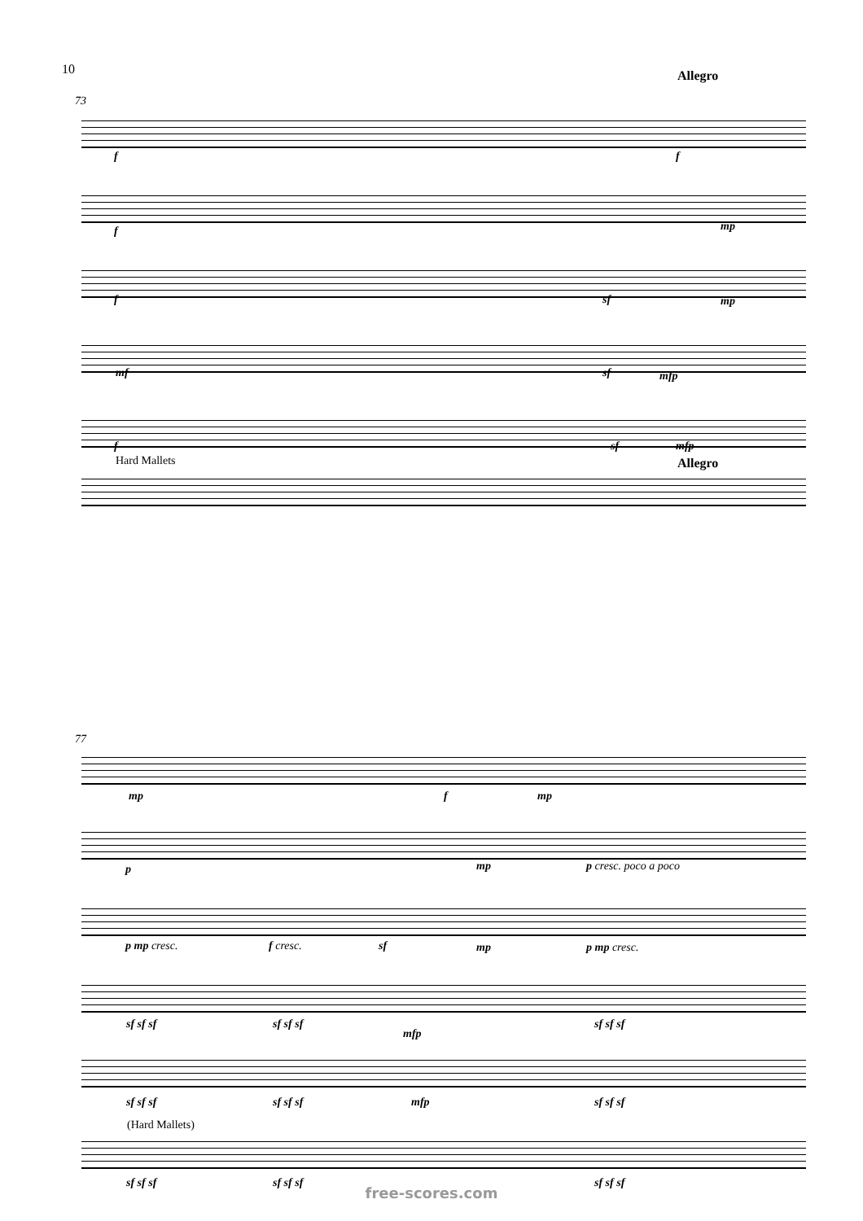10
Allegro
73
f f
f mp
f sf mp
mf sf mfp
f sf mfp
Hard Mallets Allegro
77
mp f mp
p mp p cresc. poco a poco
p mp cresc. f cresc. sf mp p mp cresc.
sf sf sf sf sf sf
mfp
sf sf sf
sf sf sf sf sf sf mfp sf sf sf
(Hard Mallets)
sf sf sf sf sf sf sf sf sf
free-scores.com